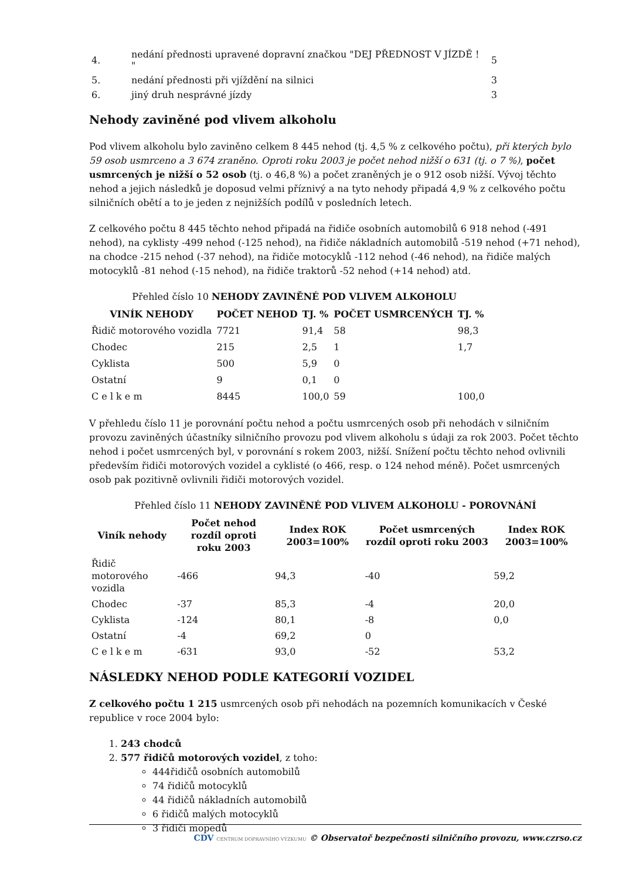| 4. | nedání přednosti upravené dopravní značkou "DEJ PŘEDNOST V JÍZDĚ ! " | 5 |
| 5. | nedání přednosti při vjíždění na silnici | 3 |
| 6. | jiný druh nesprávné jízdy | 3 |
Nehody zaviněné pod vlivem alkoholu
Pod vlivem alkoholu bylo zaviněno celkem 8 445 nehod (tj. 4,5 % z celkového počtu), při kterých bylo 59 osob usmrceno a 3 674 zraněno. Oproti roku 2003 je počet nehod nižší o 631 (tj. o 7 %), počet usmrcených je nižší o 52 osob (tj. o 46,8 %) a počet zraněných je o 912 osob nižší. Vývoj těchto nehod a jejich následků je doposud velmi příznivý a na tyto nehody připadá 4,9 % z celkového počtu silničních obětí a to je jeden z nejnižších podílů v posledních letech.
Z celkového počtu 8 445 těchto nehod připadá na řidiče osobních automobilů 6 918 nehod (-491 nehod), na cyklisty -499 nehod (-125 nehod), na řidiče nákladních automobilů -519 nehod (+71 nehod), na chodce -215 nehod (-37 nehod), na řidiče motocyklů -112 nehod (-46 nehod), na řidiče malých motocyklů -81 nehod (-15 nehod), na řidiče traktorů -52 nehod (+14 nehod) atd.
Přehled číslo 10 NEHODY ZAVINĚNÉ POD VLIVEM ALKOHOLU
| VINÍK NEHODY | POČET NEHOD | TJ. % | POČET USMRCENÝCH | TJ. % |
| --- | --- | --- | --- | --- |
| Řidič motorového vozidla | 7721 | 91,4 | 58 | 98,3 |
| Chodec | 215 | 2,5 | 1 | 1,7 |
| Cyklista | 500 | 5,9 | 0 | |
| Ostatní | 9 | 0,1 | 0 | |
| C e l k e m | 8445 | 100,0 | 59 | 100,0 |
V přehledu číslo 11 je porovnání počtu nehod a počtu usmrcených osob při nehodách v silničním provozu zaviněných účastníky silničního provozu pod vlivem alkoholu s údaji za rok 2003. Počet těchto nehod i počet usmrcených byl, v porovnání s rokem 2003, nižší. Snížení počtu těchto nehod ovlivnili především řidiči motorových vozidel a cyklisté (o 466, resp. o 124 nehod méně). Počet usmrcených osob pak pozitivně ovlivnili řidiči motorových vozidel.
Přehled číslo 11 NEHODY ZAVINĚNÉ POD VLIVEM ALKOHOLU - POROVNÁNÍ
| Viník nehody | Počet nehod rozdíl oproti roku 2003 | Index ROK 2003=100% | Počet usmrcených rozdíl oproti roku 2003 | Index ROK 2003=100% |
| --- | --- | --- | --- | --- |
| Řidič motorového vozidla | -466 | 94,3 | -40 | 59,2 |
| Chodec | -37 | 85,3 | -4 | 20,0 |
| Cyklista | -124 | 80,1 | -8 | 0,0 |
| Ostatní | -4 | 69,2 | 0 | |
| C e l k e m | -631 | 93,0 | -52 | 53,2 |
NÁSLEDKY NEHOD PODLE KATEGORIÍ VOZIDEL
Z celkového počtu 1 215 usmrcených osob při nehodách na pozemních komunikacích v České republice v roce 2004 bylo:
1. 243 chodců
2. 577 řidičů motorových vozidel, z toho:
444řidičů osobních automobilů
74 řidičů motocyklů
44 řidičů nákladních automobilů
6 řidičů malých motocyklů
3 řidiči mopedů
CDV CENTRUM DOPRAVNÍHO VÝZKUMU © Observatoř bezpečnosti silničního provozu, www.czrso.cz